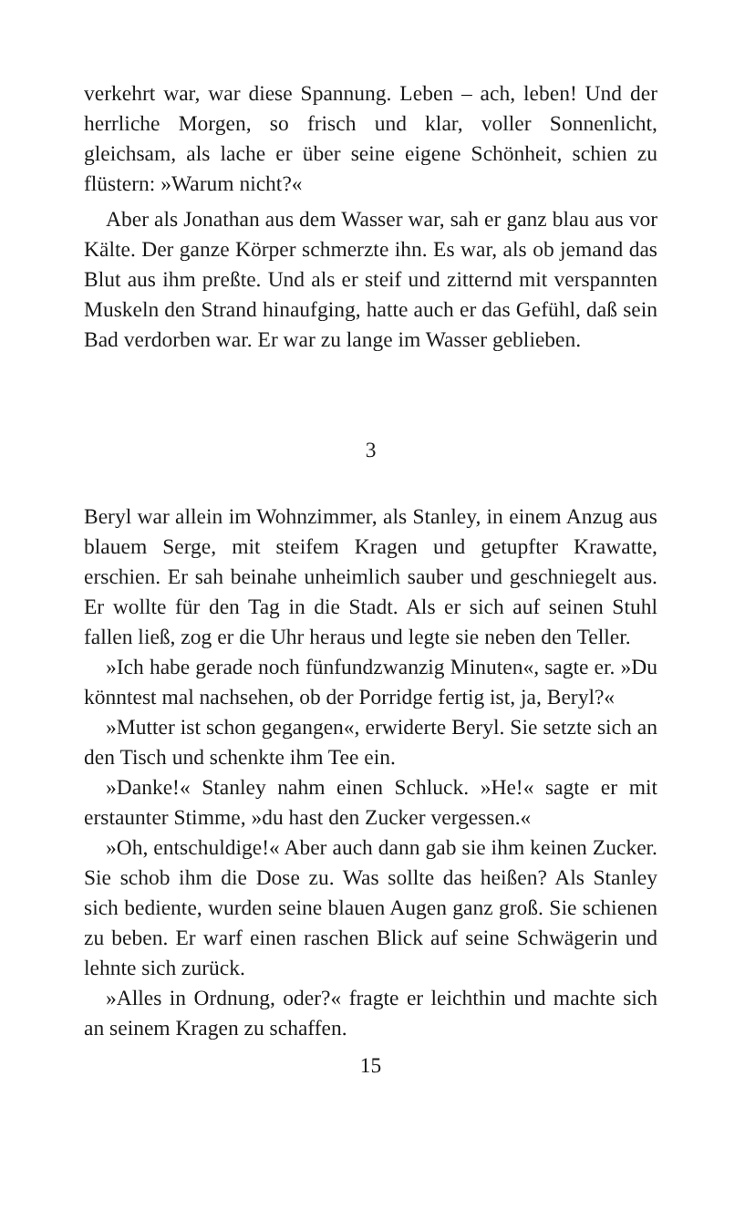verkehrt war, war diese Spannung. Leben – ach, leben! Und der herrliche Morgen, so frisch und klar, voller Sonnenlicht, gleichsam, als lache er über seine eigene Schönheit, schien zu flüstern: »Warum nicht?«
Aber als Jonathan aus dem Wasser war, sah er ganz blau aus vor Kälte. Der ganze Körper schmerzte ihn. Es war, als ob jemand das Blut aus ihm preßte. Und als er steif und zitternd mit verspannten Muskeln den Strand hinaufging, hatte auch er das Gefühl, daß sein Bad verdorben war. Er war zu lange im Wasser geblieben.
3
Beryl war allein im Wohnzimmer, als Stanley, in einem Anzug aus blauem Serge, mit steifem Kragen und getupfter Krawatte, erschien. Er sah beinahe unheimlich sauber und geschniegelt aus. Er wollte für den Tag in die Stadt. Als er sich auf seinen Stuhl fallen ließ, zog er die Uhr heraus und legte sie neben den Teller.
»Ich habe gerade noch fünfundzwanzig Minuten«, sagte er. »Du könntest mal nachsehen, ob der Porridge fertig ist, ja, Beryl?«
»Mutter ist schon gegangen«, erwiderte Beryl. Sie setzte sich an den Tisch und schenkte ihm Tee ein.
»Danke!« Stanley nahm einen Schluck. »He!« sagte er mit erstaunter Stimme, »du hast den Zucker vergessen.«
»Oh, entschuldige!« Aber auch dann gab sie ihm keinen Zucker. Sie schob ihm die Dose zu. Was sollte das heißen? Als Stanley sich bediente, wurden seine blauen Augen ganz groß. Sie schienen zu beben. Er warf einen raschen Blick auf seine Schwägerin und lehnte sich zurück.
»Alles in Ordnung, oder?« fragte er leichthin und machte sich an seinem Kragen zu schaffen.
15